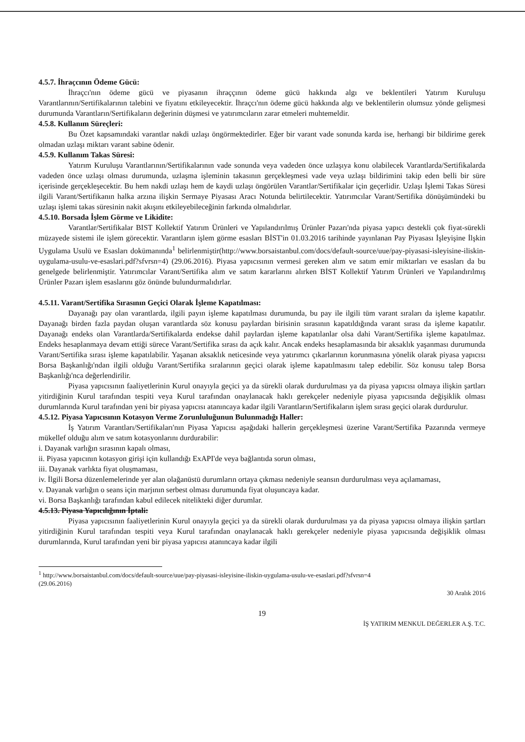4.5.7. İhraçcının Ödeme Gücü:
İhraçcı'nın ödeme gücü ve piyasanın ihraççının ödeme gücü hakkında algı ve beklentileri Yatırım Kuruluşu Varantlarının/Sertifikalarının talebini ve fiyatını etkileyecektir. İhraçcı'nın ödeme gücü hakkında algı ve beklentilerin olumsuz yönde gelişmesi durumunda Varantların/Sertifikaların değerinin düşmesi ve yatırımcıların zarar etmeleri muhtemeldir.
4.5.8. Kullanım Süreçleri:
Bu Özet kapsamındaki varantlar nakdi uzlaşı öngörmektedirler. Eğer bir varant vade sonunda karda ise, herhangi bir bildirime gerek olmadan uzlaşı miktarı varant sabine ödenir.
4.5.9. Kullanım Takas Süresi:
Yatırım Kuruluşu Varantlarının/Sertifikalarının vade sonunda veya vadeden önce uzlaşıya konu olabilecek Varantlarda/Sertifikalarda vadeden önce uzlaşı olması durumunda, uzlaşma işleminin takasının gerçekleşmesi vade veya uzlaşı bildirimini takip eden belli bir süre içerisinde gerçekleşecektir. Bu hem nakdi uzlaşı hem de kaydi uzlaşı öngörülen Varantlar/Sertifikalar için geçerlidir. Uzlaşı İşlemi Takas Süresi ilgili Varant/Sertifikanın halka arzına ilişkin Sermaye Piyasası Aracı Notunda belirtilecektir. Yatırımcılar Varant/Sertifika dönüşümündeki bu uzlaşı işlemi takas süresinin nakit akışını etkileyebileceğinin farkında olmalıdırlar.
4.5.10. Borsada İşlem Görme ve Likidite:
Varantlar/Sertifikalar BIST Kollektif Yatırım Ürünleri ve Yapılandırılmış Ürünler Pazarı'nda piyasa yapıcı destekli çok fiyat-sürekli müzayede sistemi ile işlem görecektir. Varantların işlem görme esasları BİST'in 01.03.2016 tarihinde yayınlanan Pay Piyasası İşleyişine İlşkin Uygulama Usulü ve Esasları dokümanında<sup>1</sup> belirlenmiştir(http://www.borsaistanbul.com/docs/default-source/uue/pay-piyasasi-isleyisine-iliskin-uygulama-usulu-ve-esaslari.pdf?sfvrsn=4) (29.06.2016). Piyasa yapıcısının vermesi gereken alım ve satım emir miktarları ve esasları da bu genelgede belirlenmiştir. Yatırımcılar Varant/Sertifika alım ve satım kararlarını alırken BİST Kollektif Yatırım Ürünleri ve Yapılandırılmış Ürünler Pazarı işlem esaslarını göz önünde bulundurmalıdırlar.
4.5.11. Varant/Sertifika Sırasının Geçici Olarak İşleme Kapatılması:
Dayanağı pay olan varantlarda, ilgili payın işleme kapatılması durumunda, bu pay ile ilgili tüm varant sıraları da işleme kapatılır. Dayanağı birden fazla paydan oluşan varantlarda söz konusu paylardan birisinin sırasının kapatıldığında varant sırası da işleme kapatılır. Dayanağı endeks olan Varantlarda/Sertifikalarda endekse dahil paylardan işleme kapatılanlar olsa dahi Varant/Sertifika işleme kapatılmaz. Endeks hesaplanmaya devam ettiği sürece Varant/Sertifika sırası da açık kalır. Ancak endeks hesaplamasında bir aksaklık yaşanması durumunda Varant/Sertifika sırası işleme kapatılabilir. Yaşanan aksaklık neticesinde veya yatırımcı çıkarlarının korunmasına yönelik olarak piyasa yapıcısı Borsa Başkanlığı'ndan ilgili olduğu Varant/Sertifika sıralarının geçici olarak işleme kapatılmasını talep edebilir. Söz konusu talep Borsa Başkanlığı'nca değerlendirilir.
Piyasa yapıcısının faaliyetlerinin Kurul onayıyla geçici ya da sürekli olarak durdurulması ya da piyasa yapıcısı olmaya ilişkin şartları yitirdiğinin Kurul tarafından tespiti veya Kurul tarafından onaylanacak haklı gerekçeler nedeniyle piyasa yapıcısında değişiklik olması durumlarında Kurul tarafından yeni bir piyasa yapıcısı atanıncaya kadar ilgili Varantların/Sertifikaların işlem sırası geçici olarak durdurulur.
4.5.12. Piyasa Yapıcısının Kotasyon Verme Zorunluluğunun Bulunmadığı Haller:
İş Yatırım Varantları/Sertifikaları'nın Piyasa Yapıcısı aşağıdaki hallerin gerçekleşmesi üzerine Varant/Sertifika Pazarında vermeye mükellef olduğu alım ve satım kotasyonlarını durdurabilir:
i. Dayanak varlığın sırasının kapalı olması,
ii. Piyasa yapıcının kotasyon girişi için kullandığı ExAPI'de veya bağlantıda sorun olması,
iii. Dayanak varlıkta fiyat oluşmaması,
iv. İlgili Borsa düzenlemelerinde yer alan olağanüstü durumların ortaya çıkması nedeniyle seansın durdurulması veya açılamaması,
v. Dayanak varlığın o seans için marjının serbest olması durumunda fiyat oluşuncaya kadar.
vi. Borsa Başkanlığı tarafından kabul edilecek nitelikteki diğer durumlar.
4.5.13. Piyasa Yapıcılığının İptali:
Piyasa yapıcısının faaliyetlerinin Kurul onayıyla geçici ya da sürekli olarak durdurulması ya da piyasa yapıcısı olmaya ilişkin şartları yitirdiğinin Kurul tarafından tespiti veya Kurul tarafından onaylanacak haklı gerekçeler nedeniyle piyasa yapıcısında değişiklik olması durumlarında, Kurul tarafından yeni bir piyasa yapıcısı atanıncaya kadar ilgili
<sup>1</sup> http://www.borsaistanbul.com/docs/default-source/uue/pay-piyasasi-isleyisine-iliskin-uygulama-usulu-ve-esaslari.pdf?sfvrsn=4
(29.06.2016)
30 Aralık 2016
19
İŞ YATIRIM MENKUL DEĞERLER A.Ş. T.C.